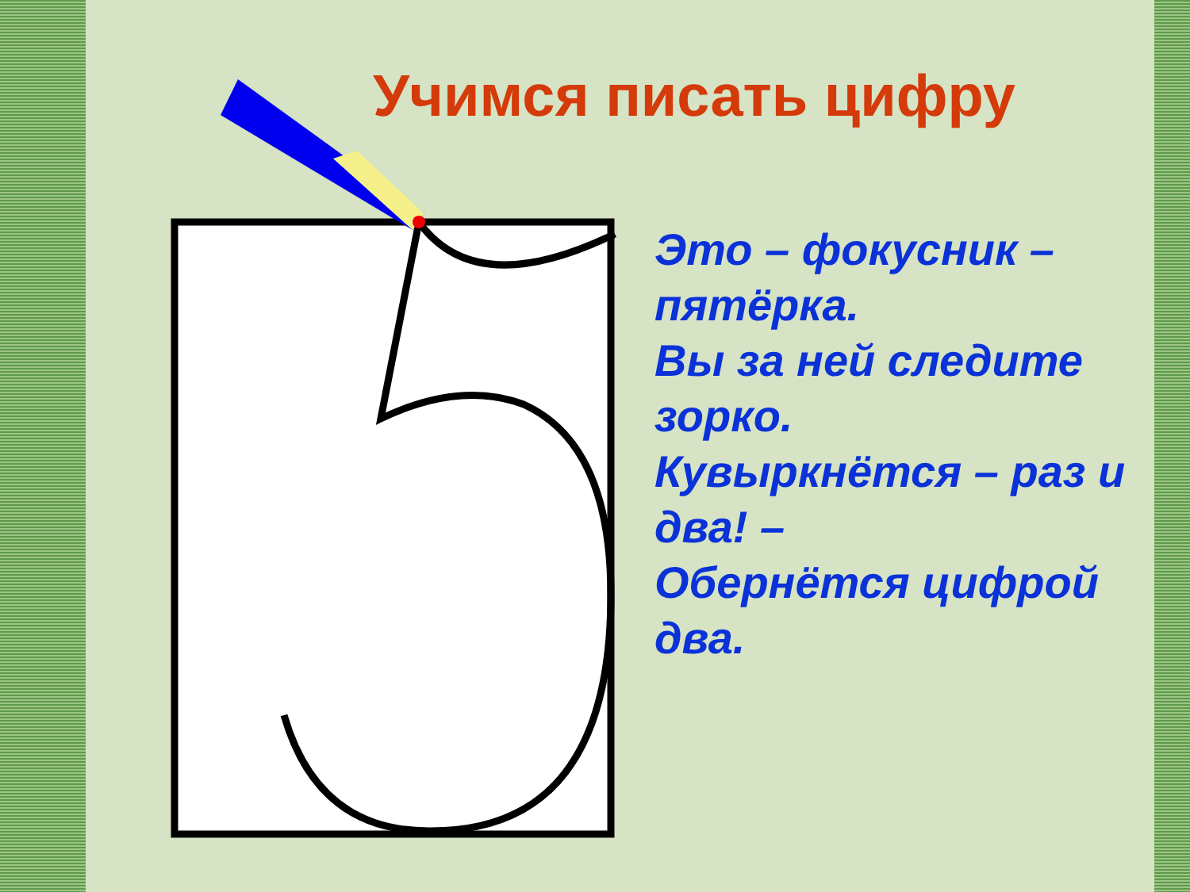Учимся писать цифру
Это – фокусник – пятёрка.
Вы за ней следите зорко.
Кувыркнётся – раз и два! –
Обернётся цифрой два.